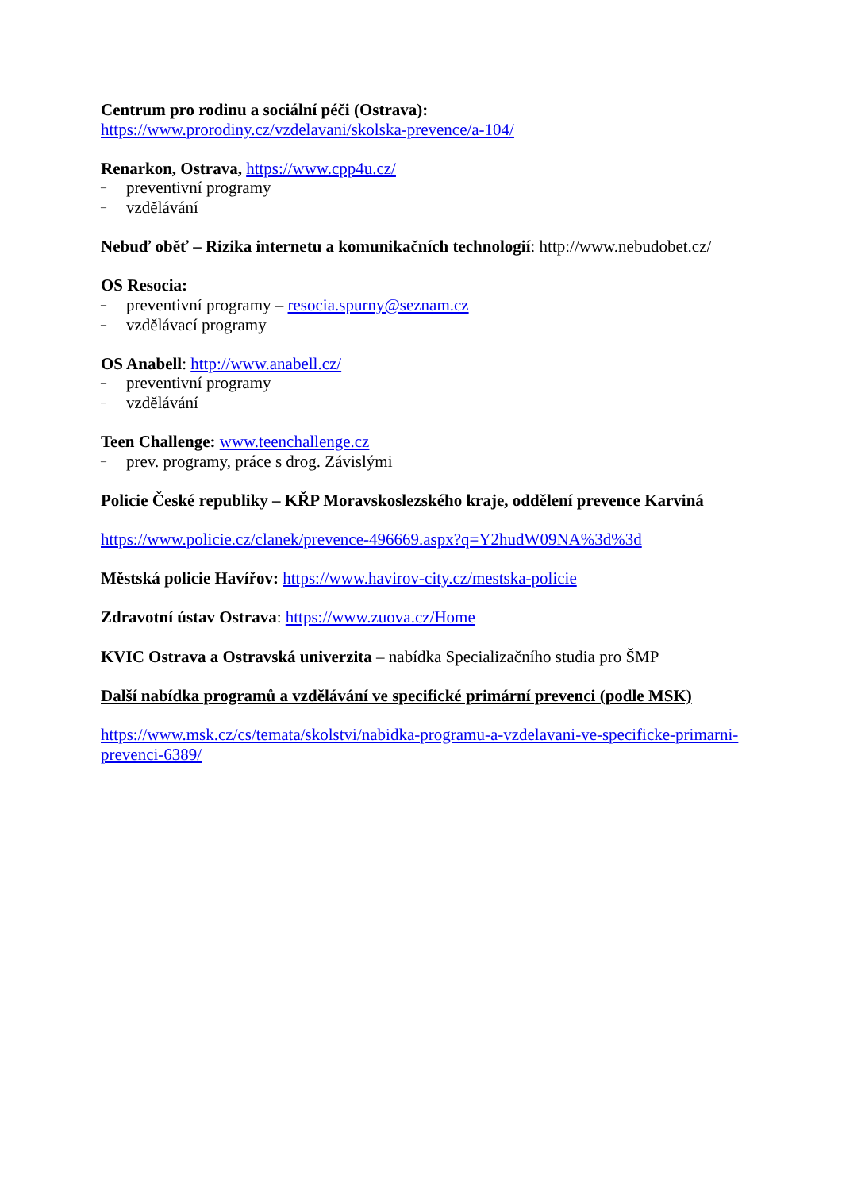Centrum pro rodinu a sociální péči (Ostrava):
https://www.prorodiny.cz/vzdelavani/skolska-prevence/a-104/
Renarkon, Ostrava, https://www.cpp4u.cz/
– preventivní programy
– vzdělávání
Nebuď oběť – Rizika internetu a komunikačních technologií: http://www.nebudobet.cz/
OS Resocia:
– preventivní programy – resocia.spurny@seznam.cz
– vzdělávací programy
OS Anabell: http://www.anabell.cz/
– preventivní programy
– vzdělávání
Teen Challenge: www.teenchallenge.cz
– prev. programy, práce s drog. Závislými
Policie České republiky – KŘP Moravskoslezského kraje, oddělení prevence Karviná
https://www.policie.cz/clanek/prevence-496669.aspx?q=Y2hudW09NA%3d%3d
Městská policie Havířov: https://www.havirov-city.cz/mestska-policie
Zdravotní ústav Ostrava: https://www.zuova.cz/Home
KVIC Ostrava a Ostravská univerzita – nabídka Specializačního studia pro ŠMP
Další nabídka programů a vzdělávání ve specifické primární prevenci (podle MSK)
https://www.msk.cz/cs/temata/skolstvi/nabidka-programu-a-vzdelavani-ve-specificke-primarni-prevenci-6389/